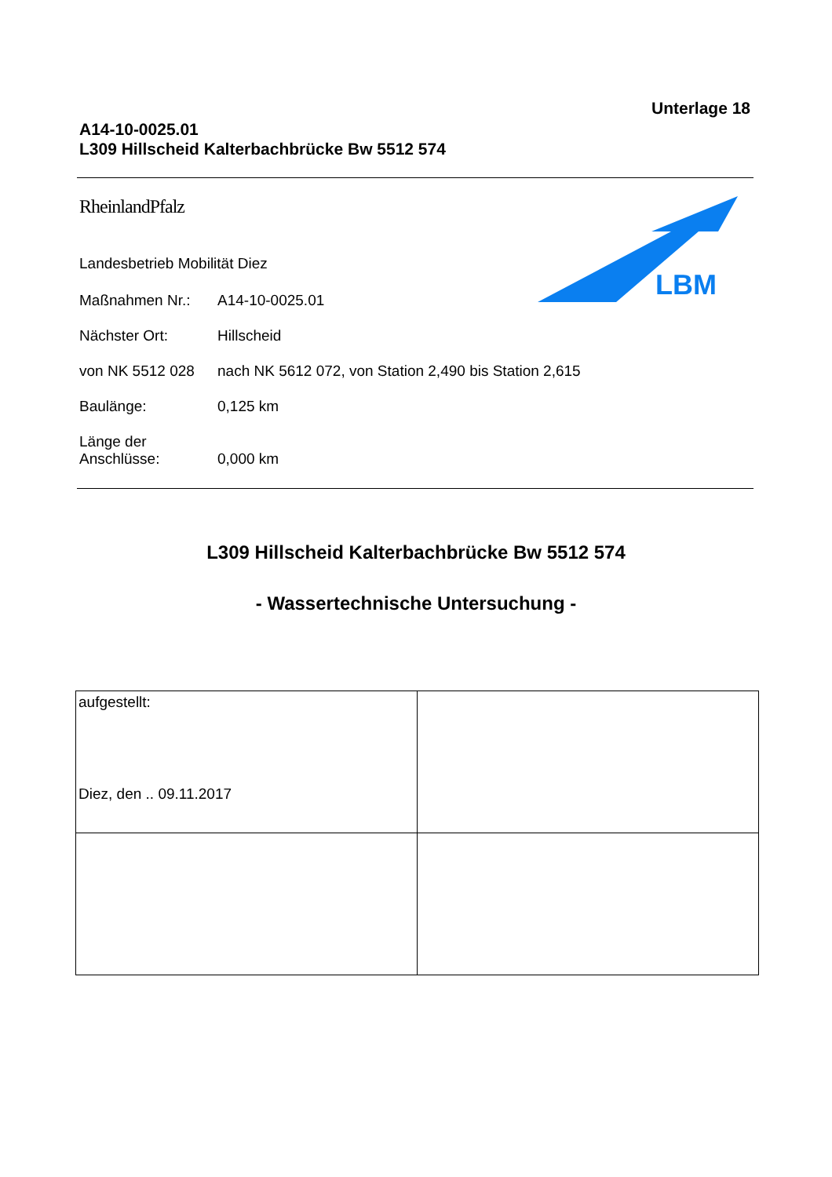Unterlage 18
A14-10-0025.01
L309 Hillscheid Kalterbachbrücke Bw 5512 574
RheinlandPfalz
Landesbetrieb Mobilität Diez
| Maßnahmen Nr.: | A14-10-0025.01 |
| Nächster Ort: | Hillscheid |
| von NK 5512 028 | nach NK 5612 072, von Station 2,490 bis Station 2,615 |
| Baulänge: | 0,125 km |
| Länge der Anschlüsse: | 0,000 km |
LBM
L309 Hillscheid Kalterbachbrücke Bw 5512 574
- Wassertechnische Untersuchung -
| aufgestellt: Diez, den .. 09.11.2017 | |